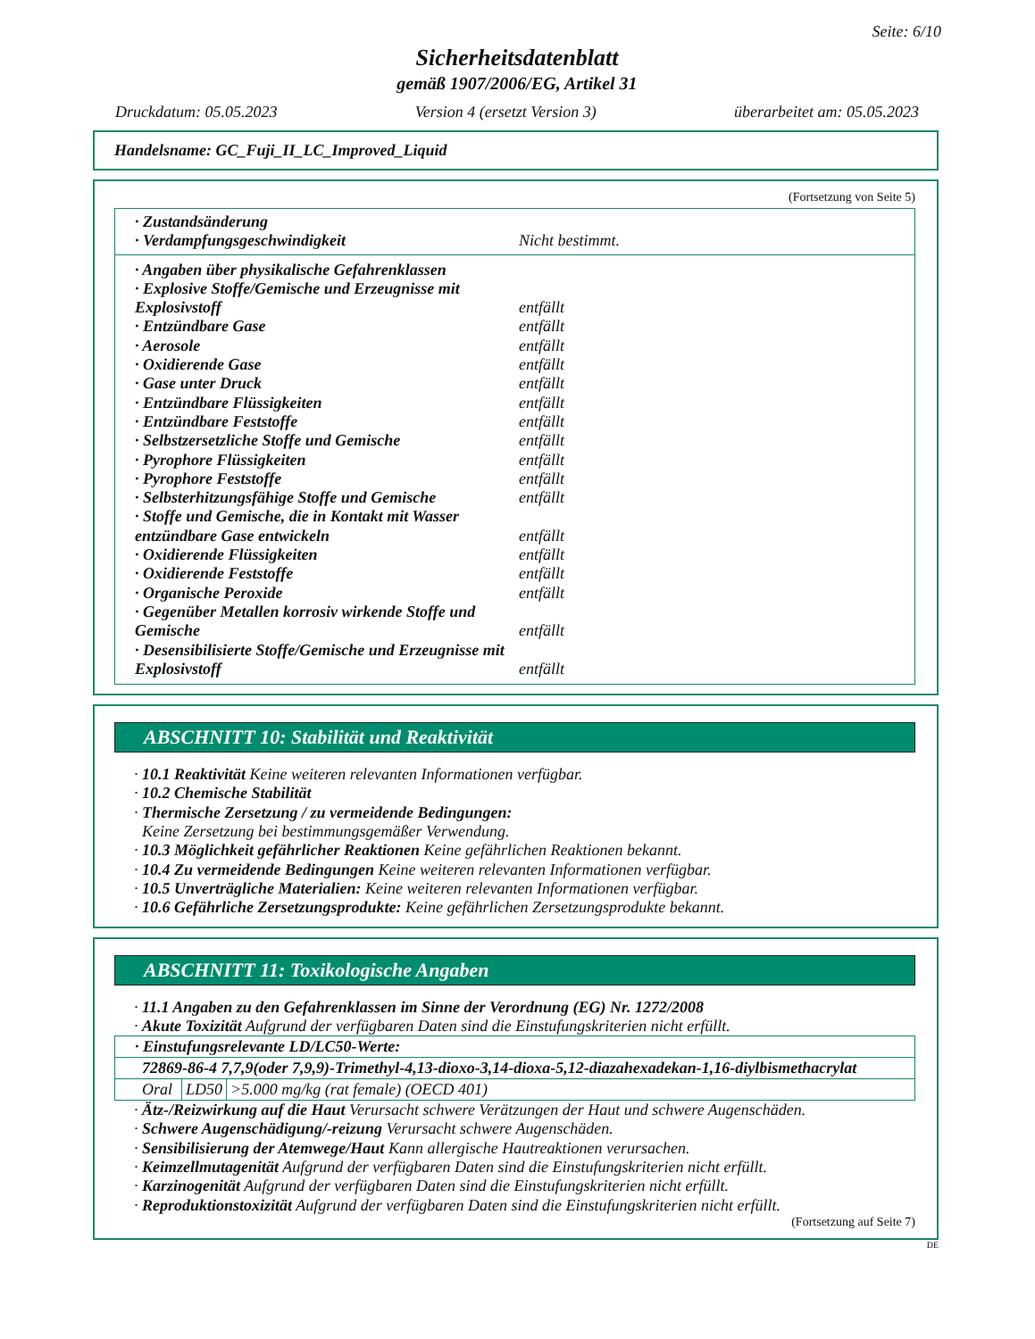Seite: 6/10
Sicherheitsdatenblatt
gemäß 1907/2006/EG, Artikel 31
Druckdatum: 05.05.2023 Version 4 (ersetzt Version 3) überarbeitet am: 05.05.2023
Handelsname: GC_Fuji_II_LC_Improved_Liquid
(Fortsetzung von Seite 5)
· Zustandsänderung
· Verdampfungsgeschwindigkeit Nicht bestimmt.
· Angaben über physikalische Gefahrenklassen
· Explosive Stoffe/Gemische und Erzeugnisse mit Explosivstoff entfällt
· Entzündbare Gase entfällt
· Aerosole entfällt
· Oxidierende Gase entfällt
· Gase unter Druck entfällt
· Entzündbare Flüssigkeiten entfällt
· Entzündbare Feststoffe entfällt
· Selbstzersetzliche Stoffe und Gemische entfällt
· Pyrophore Flüssigkeiten entfällt
· Pyrophore Feststoffe entfällt
· Selbsterhitzungsfähige Stoffe und Gemische entfällt
· Stoffe und Gemische, die in Kontakt mit Wasser entzündbare Gase entwickeln entfällt
· Oxidierende Flüssigkeiten entfällt
· Oxidierende Feststoffe entfällt
· Organische Peroxide entfällt
· Gegenüber Metallen korrosiv wirkende Stoffe und Gemische entfällt
· Desensibilisierte Stoffe/Gemische und Erzeugnisse mit Explosivstoff entfällt
ABSCHNITT 10: Stabilität und Reaktivität
· 10.1 Reaktivität Keine weiteren relevanten Informationen verfügbar.
· 10.2 Chemische Stabilität
· Thermische Zersetzung / zu vermeidende Bedingungen:
Keine Zersetzung bei bestimmungsgemäßer Verwendung.
· 10.3 Möglichkeit gefährlicher Reaktionen Keine gefährlichen Reaktionen bekannt.
· 10.4 Zu vermeidende Bedingungen Keine weiteren relevanten Informationen verfügbar.
· 10.5 Unverträgliche Materialien: Keine weiteren relevanten Informationen verfügbar.
· 10.6 Gefährliche Zersetzungsprodukte: Keine gefährlichen Zersetzungsprodukte bekannt.
ABSCHNITT 11: Toxikologische Angaben
· 11.1 Angaben zu den Gefahrenklassen im Sinne der Verordnung (EG) Nr. 1272/2008
· Akute Toxizität Aufgrund der verfügbaren Daten sind die Einstufungskriterien nicht erfüllt.
| · Einstufungsrelevante LD/LC50-Werte: | | |
| 72869-86-4 7,7,9(oder 7,9,9)-Trimethyl-4,13-dioxo-3,14-dioxa-5,12-diazahexadekan-1,16-diylbismethacrylat | | |
| Oral | LD50 | >5.000 mg/kg (rat female) (OECD 401) |
· Ätz-/Reizwirkung auf die Haut Verursacht schwere Verätzungen der Haut und schwere Augenschäden.
· Schwere Augenschädigung/-reizung Verursacht schwere Augenschäden.
· Sensibilisierung der Atemwege/Haut Kann allergische Hautreaktionen verursachen.
· Keimzellmutagenität Aufgrund der verfügbaren Daten sind die Einstufungskriterien nicht erfüllt.
· Karzinogenität Aufgrund der verfügbaren Daten sind die Einstufungskriterien nicht erfüllt.
· Reproduktionstoxizität Aufgrund der verfügbaren Daten sind die Einstufungskriterien nicht erfüllt.
(Fortsetzung auf Seite 7)
DE